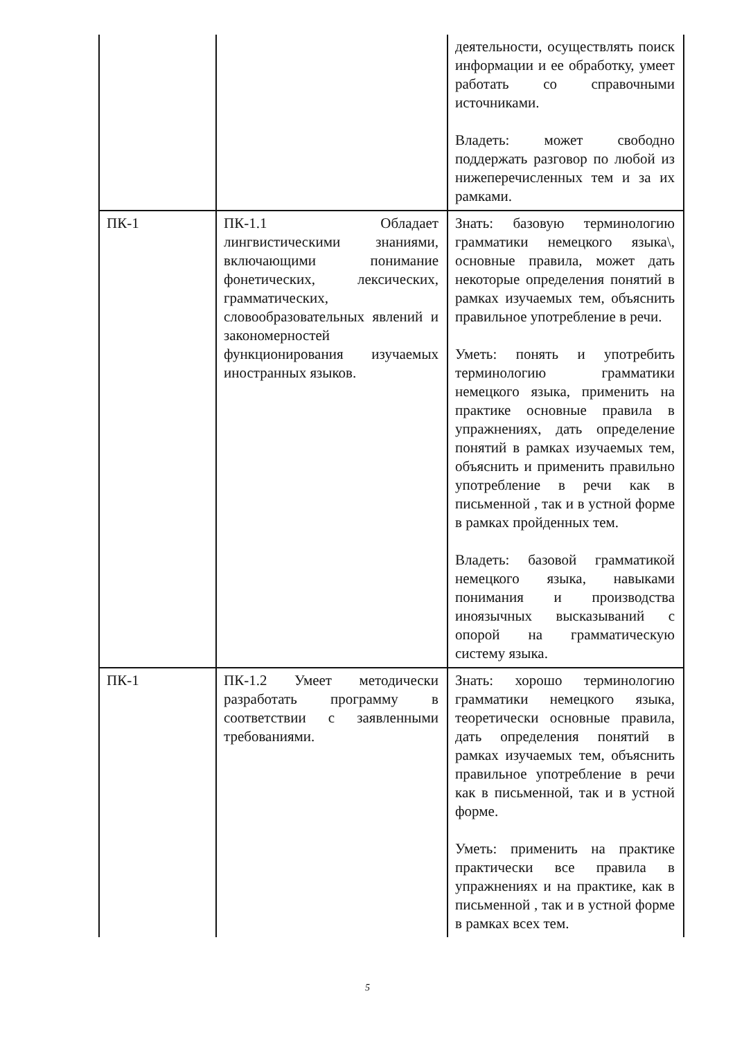| | | деятельности, осуществлять поиск информации и ее обработку, умеет работать со справочными источниками. Владеть: может свободно поддержать разговор по любой из нижеперечисленных тем и за их рамками. |
| ПК-1 | ПК-1.1 Обладает лингвистическими знаниями, включающими понимание фонетических, лексических, грамматических, словообразовательных явлений и закономерностей функционирования изучаемых иностранных языков. | Знать: базовую терминологию грамматики немецкого языка\, основные правила, может дать некоторые определения понятий в рамках изучаемых тем, объяснить правильное употребление в речи. Уметь: понять и употребить терминологию грамматики немецкого языка, применить на практике основные правила в упражнениях, дать определение понятий в рамках изучаемых тем, объяснить и применить правильно употребление в речи как в письменной , так и в устной форме в рамках пройденных тем. Владеть: базовой грамматикой немецкого языка, навыками понимания и производства иноязычных высказываний с опорой на грамматическую систему языка. |
| ПК-1 | ПК-1.2 Умеет методически разработать программу в соответствии с заявленными требованиями. | Знать: хорошо терминологию грамматики немецкого языка, теоретически основные правила, дать определения понятий в рамках изучаемых тем, объяснить правильное употребление в речи как в письменной, так и в устной форме. Уметь: применить на практике практически все правила в упражнениях и на практике, как в письменной , так и в устной форме в рамках всех тем. |
5